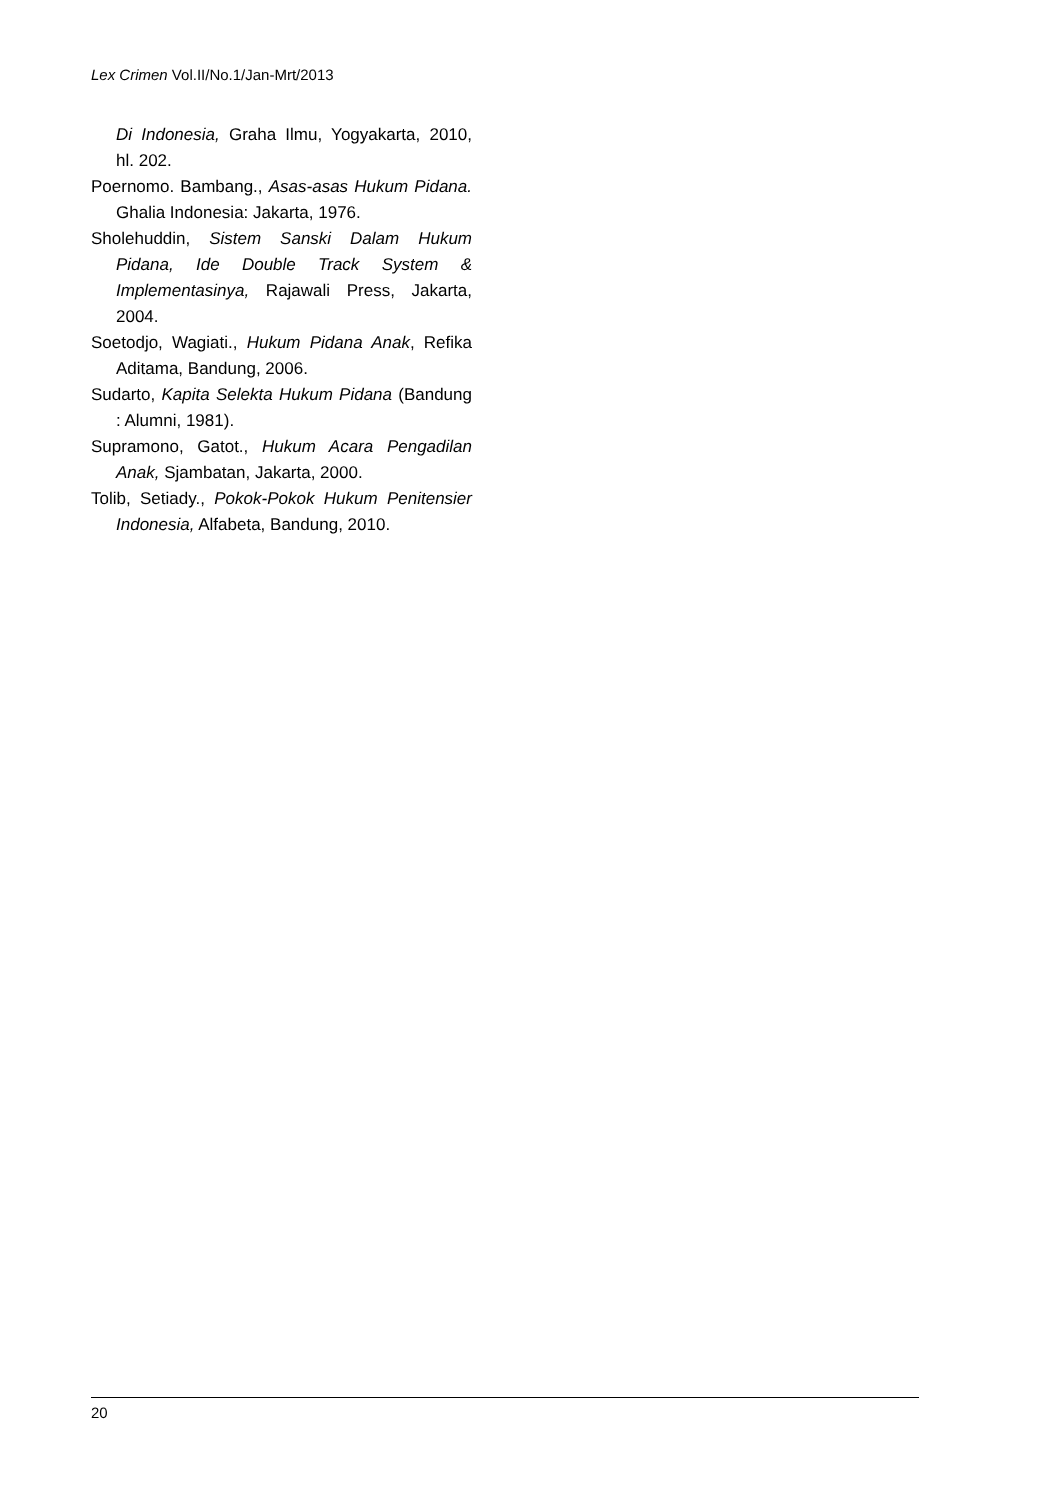Lex Crimen Vol.II/No.1/Jan-Mrt/2013
Di Indonesia, Graha Ilmu, Yogyakarta, 2010, hl. 202.
Poernomo. Bambang., Asas-asas Hukum Pidana. Ghalia Indonesia: Jakarta, 1976.
Sholehuddin, Sistem Sanski Dalam Hukum Pidana, Ide Double Track System & Implementasinya, Rajawali Press, Jakarta, 2004.
Soetodjo, Wagiati., Hukum Pidana Anak, Refika Aditama, Bandung, 2006.
Sudarto, Kapita Selekta Hukum Pidana (Bandung : Alumni, 1981).
Supramono, Gatot., Hukum Acara Pengadilan Anak, Sjambatan, Jakarta, 2000.
Tolib, Setiady., Pokok-Pokok Hukum Penitensier Indonesia, Alfabeta, Bandung, 2010.
20